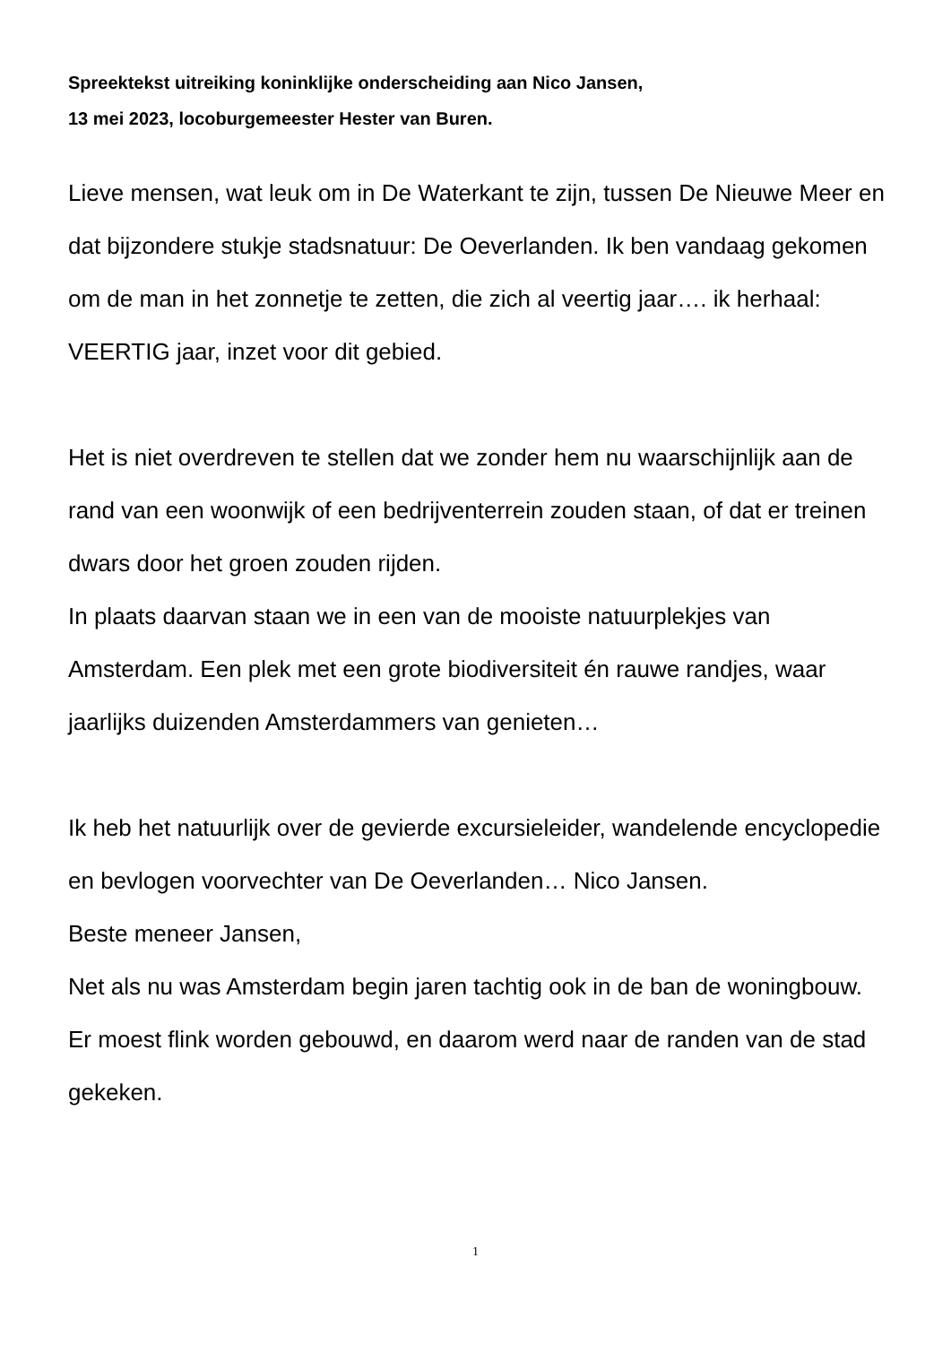Spreektekst uitreiking koninklijke onderscheiding aan Nico Jansen,
13 mei 2023, locoburgemeester Hester van Buren.
Lieve mensen, wat leuk om in De Waterkant te zijn, tussen De Nieuwe Meer en dat bijzondere stukje stadsnatuur: De Oeverlanden. Ik ben vandaag gekomen om de man in het zonnetje te zetten, die zich al veertig jaar…. ik herhaal: VEERTIG jaar, inzet voor dit gebied.
Het is niet overdreven te stellen dat we zonder hem nu waarschijnlijk aan de rand van een woonwijk of een bedrijventerrein zouden staan, of dat er treinen dwars door het groen zouden rijden.
In plaats daarvan staan we in een van de mooiste natuurplekjes van Amsterdam. Een plek met een grote biodiversiteit én rauwe randjes, waar jaarlijks duizenden Amsterdammers van genieten…
Ik heb het natuurlijk over de gevierde excursieleider, wandelende encyclopedie en bevlogen voorvechter van De Oeverlanden… Nico Jansen.
Beste meneer Jansen,
Net als nu was Amsterdam begin jaren tachtig ook in de ban de woningbouw.
Er moest flink worden gebouwd, en daarom werd naar de randen van de stad gekeken.
1